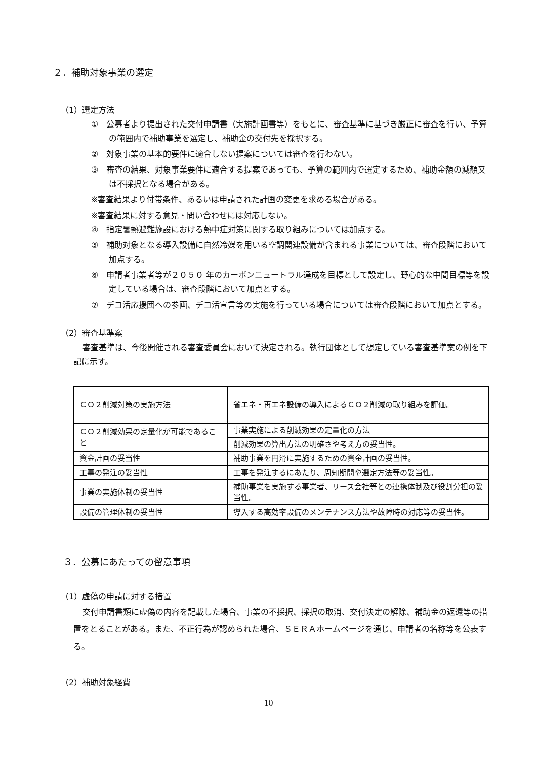２．補助対象事業の選定
（1）選定方法
①　公募者より提出された交付申請書（実施計画書等）をもとに、審査基準に基づき厳正に審査を行い、予算の範囲内で補助事業を選定し、補助金の交付先を採択する。
②　対象事業の基本的要件に適合しない提案については審査を行わない。
③　審査の結果、対象事業要件に適合する提案であっても、予算の範囲内で選定するため、補助金額の減額又は不採択となる場合がある。
※審査結果より付帯条件、あるいは申請された計画の変更を求める場合がある。
※審査結果に対する意見・問い合わせには対応しない。
④　指定暑熱避難施設における熱中症対策に関する取り組みについては加点する。
⑤　補助対象となる導入設備に自然冷媒を用いる空調関連設備が含まれる事業については、審査段階において加点する。
⑥　申請者事業者等が２０５０ 年のカーボンニュートラル達成を目標として設定し、野心的な中間目標等を設定している場合は、審査段階において加点とする。
⑦　デコ活応援団への参画、デコ活宣言等の実施を行っている場合については審査段階において加点とする。
（2）審査基準案
審査基準は、今後開催される審査委員会において決定される。執行団体として想定している審査基準案の例を下記に示す。
| ＣＯ２削減対策の実施方法 | 省エネ・再エネ設備の導入によるＣＯ２削減の取り組みを評価。 |
| ＣＯ２削減効果の定量化が可能であること | 事業実施による削減効果の定量化の方法 |
| | 削減効果の算出方法の明確さや考え方の妥当性。 |
| 資金計画の妥当性 | 補助事業を円滑に実施するための資金計画の妥当性。 |
| 工事の発注の妥当性 | 工事を発注するにあたり、周知期間や選定方法等の妥当性。 |
| 事業の実施体制の妥当性 | 補助事業を実施する事業者、リース会社等との連携体制及び役割分担の妥当性。 |
| 設備の管理体制の妥当性 | 導入する高効率設備のメンテナンス方法や故障時の対応等の妥当性。 |
３．公募にあたっての留意事項
（1）虚偽の申請に対する措置
交付申請書類に虚偽の内容を記載した場合、事業の不採択、採択の取消、交付決定の解除、補助金の返還等の措置をとることがある。また、不正行為が認められた場合、ＳＥＲＡホームページを通じ、申請者の名称等を公表する。
（2）補助対象経費
10